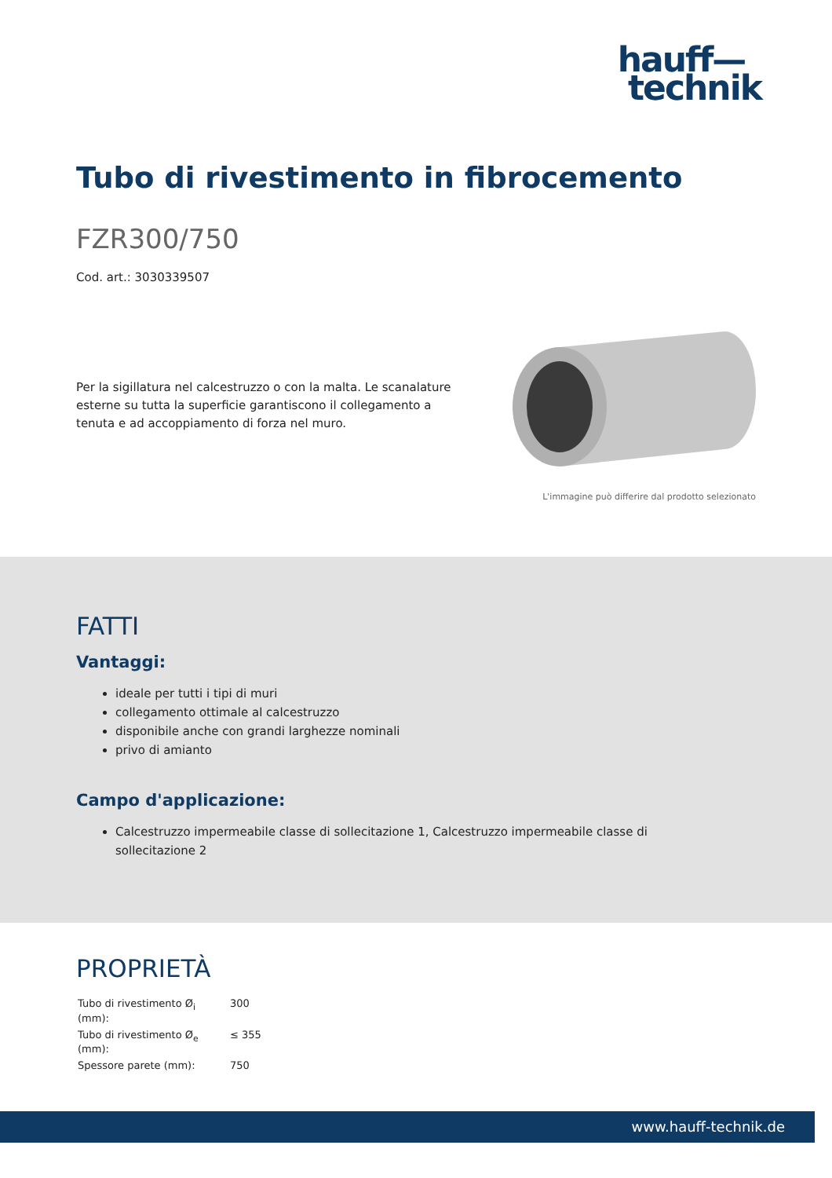hauff—
technik
Tubo di rivestimento in fibrocemento
FZR300/750
Cod. art.: 3030339507
Per la sigillatura nel calcestruzzo o con la malta. Le scanalature esterne su tutta la superficie garantiscono il collegamento a tenuta e ad accoppiamento di forza nel muro.
L'immagine può differire dal prodotto selezionato
FATTI
Vantaggi:
ideale per tutti i tipi di muri
collegamento ottimale al calcestruzzo
disponibile anche con grandi larghezze nominali
privo di amianto
Campo d'applicazione:
Calcestruzzo impermeabile classe di sollecitazione 1, Calcestruzzo impermeabile classe di sollecitazione 2
PROPRIETÀ
| Tubo di rivestimento Ø<sub>i</sub> (mm): | 300 |
| Tubo di rivestimento Ø<sub>e</sub> (mm): | ≤ 355 |
| Spessore parete (mm): | 750 |
www.hauff-technik.de